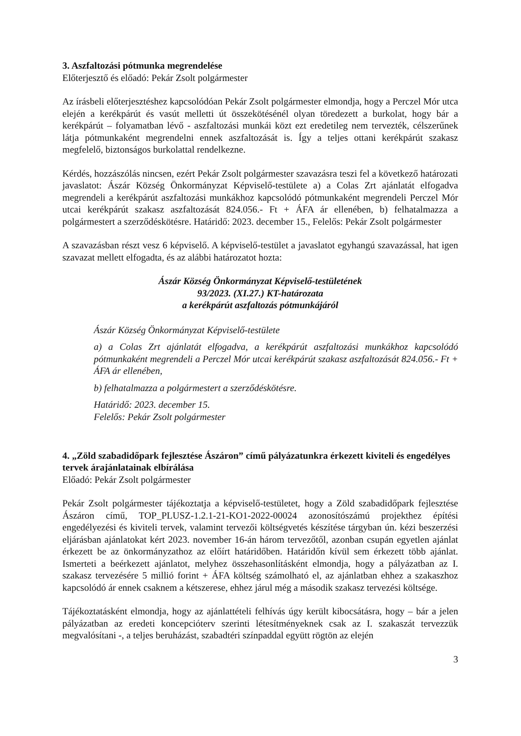3. Aszfaltozási pótmunka megrendelése
Előterjesztő és előadó: Pekár Zsolt polgármester
Az írásbeli előterjesztéshez kapcsolódóan Pekár Zsolt polgármester elmondja, hogy a Perczel Mór utca elején a kerékpárút és vasút melletti út összekötésénél olyan töredezett a burkolat, hogy bár a kerékpárút – folyamatban lévő - aszfaltozási munkái közt ezt eredetileg nem tervezték, célszerűnek látja pótmunkaként megrendelni ennek aszfaltozását is. Így a teljes ottani kerékpárút szakasz megfelelő, biztonságos burkolattal rendelkezne.
Kérdés, hozzászólás nincsen, ezért Pekár Zsolt polgármester szavazásra teszi fel a következő határozati javaslatot: Ászár Község Önkormányzat Képviselő-testülete a) a Colas Zrt ajánlatát elfogadva megrendeli a kerékpárút aszfaltozási munkákhoz kapcsolódó pótmunkaként megrendeli Perczel Mór utcai kerékpárút szakasz aszfaltozását 824.056.- Ft + ÁFA ár ellenében, b) felhatalmazza a polgármestert a szerződéskötésre. Határidő: 2023. december 15., Felelős: Pekár Zsolt polgármester
A szavazásban részt vesz 6 képviselő. A képviselő-testület a javaslatot egyhangú szavazással, hat igen szavazat mellett elfogadta, és az alábbi határozatot hozta:
Ászár Község Önkormányzat Képviselő-testületének
93/2023. (XI.27.) KT-határozata
a kerékpárút aszfaltozás pótmunkájáról
Ászár Község Önkormányzat Képviselő-testülete
a) a Colas Zrt ajánlatát elfogadva, a kerékpárút aszfaltozási munkákhoz kapcsolódó pótmunkaként megrendeli a Perczel Mór utcai kerékpárút szakasz aszfaltozását 824.056.- Ft + ÁFA ár ellenében,
b) felhatalmazza a polgármestert a szerződéskötésre.
Határidő: 2023. december 15.
Felelős: Pekár Zsolt polgármester
4. „Zöld szabadidőpark fejlesztése Ászáron” című pályázatunkra érkezett kiviteli és engedélyes tervek árajánlatainak elbírálása
Előadó: Pekár Zsolt polgármester
Pekár Zsolt polgármester tájékoztatja a képviselő-testületet, hogy a Zöld szabadidőpark fejlesztése Ászáron című, TOP_PLUSZ-1.2.1-21-KO1-2022-00024 azonosítószámú projekthez építési engedélyezési és kiviteli tervek, valamint tervezői költségvetés készítése tárgyban ún. kézi beszerzési eljárásban ajánlatokat kért 2023. november 16-án három tervezőtől, azonban csupán egyetlen ajánlat érkezett be az önkormányzathoz az előírt határidőben. Határidőn kívül sem érkezett több ajánlat. Ismerteti a beérkezett ajánlatot, melyhez összehasonlításként elmondja, hogy a pályázatban az I. szakasz tervezésére 5 millió forint + ÁFA költség számolható el, az ajánlatban ehhez a szakaszhoz kapcsolódó ár ennek csaknem a kétszerese, ehhez járul még a második szakasz tervezési költsége.
Tájékoztatásként elmondja, hogy az ajánlattételi felhívás úgy került kibocsátásra, hogy – bár a jelen pályázatban az eredeti koncepcióterv szerinti létesítményeknek csak az I. szakaszát tervezzük megvalósítani -, a teljes beruházást, szabadtéri színpaddal együtt rögtön az elején
3